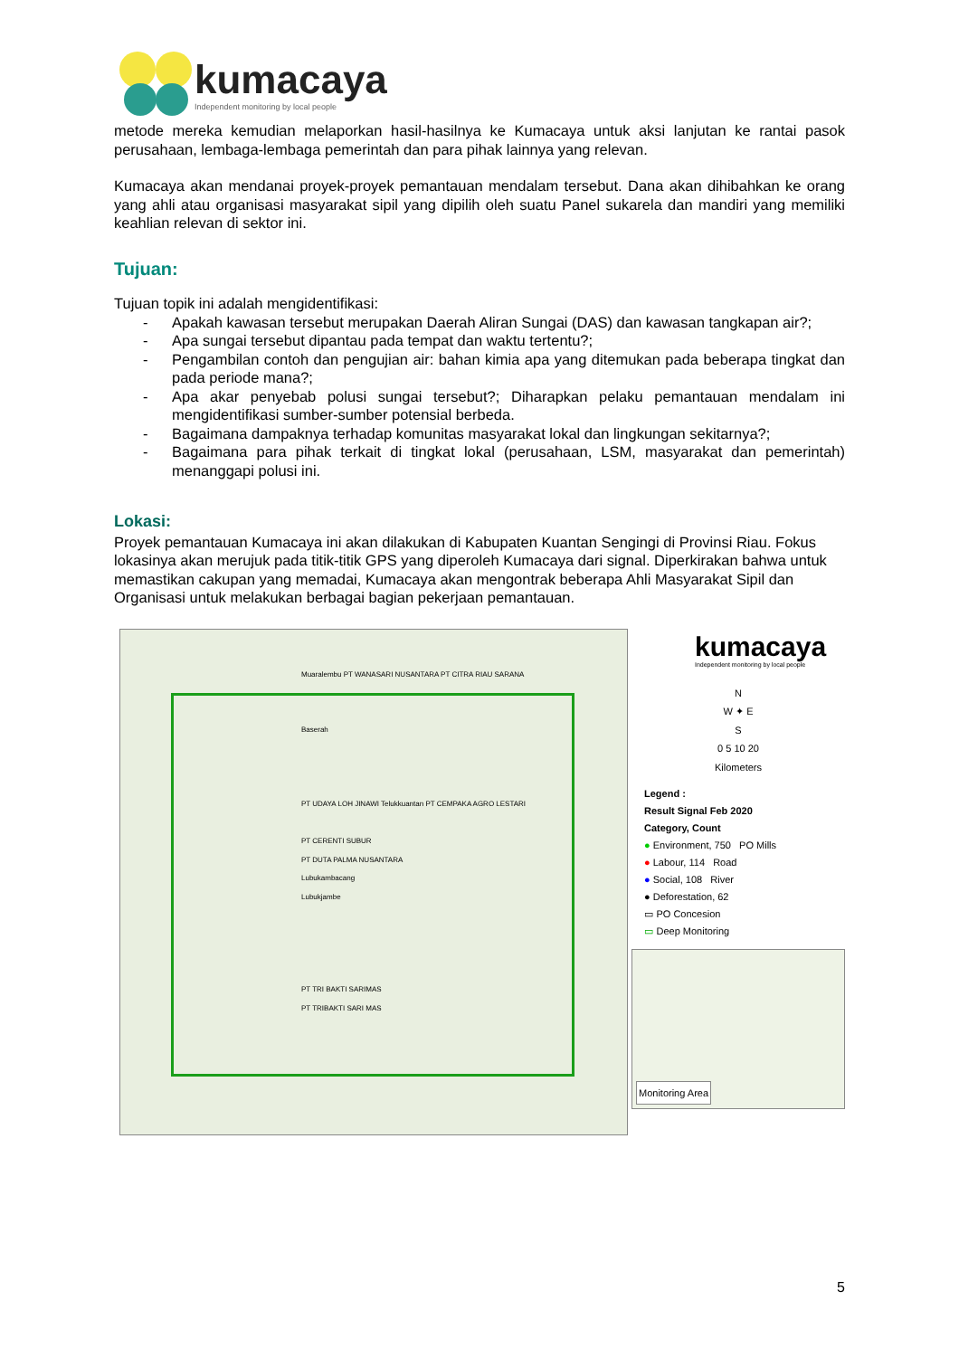kumacaya
Independent monitoring by local people
metode mereka kemudian melaporkan hasil-hasilnya ke Kumacaya untuk aksi lanjutan ke rantai pasok perusahaan, lembaga-lembaga pemerintah dan para pihak lainnya yang relevan.
Kumacaya akan mendanai proyek-proyek pemantauan mendalam tersebut. Dana akan dihibahkan ke orang yang ahli atau organisasi masyarakat sipil yang dipilih oleh suatu Panel sukarela dan mandiri yang memiliki keahlian relevan di sektor ini.
Tujuan:
Tujuan topik ini adalah mengidentifikasi:
- Apakah kawasan tersebut merupakan Daerah Aliran Sungai (DAS) dan kawasan tangkapan air?;
- Apa sungai tersebut dipantau pada tempat dan waktu tertentu?;
- Pengambilan contoh dan pengujian air: bahan kimia apa yang ditemukan pada beberapa tingkat dan pada periode mana?;
- Apa akar penyebab polusi sungai tersebut?; Diharapkan pelaku pemantauan mendalam ini mengidentifikasi sumber-sumber potensial berbeda.
- Bagaimana dampaknya terhadap komunitas masyarakat lokal dan lingkungan sekitarnya?;
- Bagaimana para pihak terkait di tingkat lokal (perusahaan, LSM, masyarakat dan pemerintah) menanggapi polusi ini.
Lokasi:
Proyek pemantauan Kumacaya ini akan dilakukan di Kabupaten Kuantan Sengingi di Provinsi Riau. Fokus lokasinya akan merujuk pada titik-titik GPS yang diperoleh Kumacaya dari signal. Diperkirakan bahwa untuk memastikan cakupan yang memadai, Kumacaya akan mengontrak beberapa Ahli Masyarakat Sipil dan Organisasi untuk melakukan berbagai bagian pekerjaan pemantauan.
Muaralembu PT WANASARI NUSANTARA PT CITRA RIAU SARANA
Baserah
PT UDAYA LOH JINAWI Telukkuantan PT CEMPAKA AGRO LESTARI
PT CERENTI SUBUR
PT DUTA PALMA NUSANTARA
Lubukambacang
Lubukjambe
PT TRI BAKTI SARIMAS
PT TRIBAKTI SARI MAS
kumacaya
Independent monitoring by local people
N
W ✦ E
S
0 5 10 20
Kilometers
Legend :
Result Signal Feb 2020
Category, Count
● Environment, 750 PO Mills
● Labour, 114 Road
● Social, 108 River
● Deforestation, 62
▭ PO Concesion
▭ Deep Monitoring
Monitoring Area
5